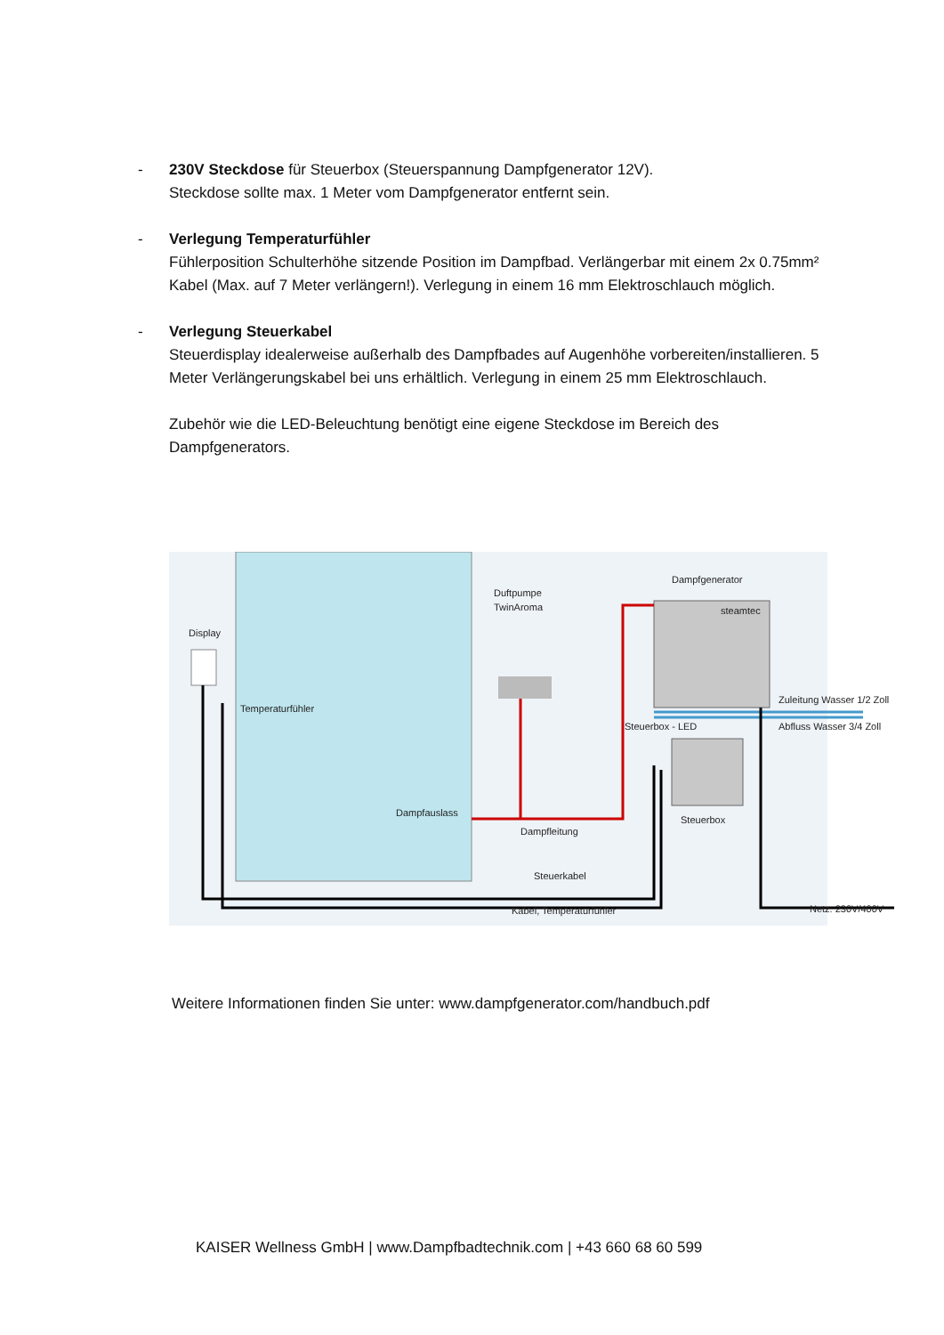- 230V Steckdose für Steuerbox (Steuerspannung Dampfgenerator 12V).
Steckdose sollte max. 1 Meter vom Dampfgenerator entfernt sein.
- Verlegung Temperaturfühler
Fühlerposition Schulterhöhe sitzende Position im Dampfbad. Verlängerbar mit einem 2x 0.75mm² Kabel (Max. auf 7 Meter verlängern!). Verlegung in einem 16 mm Elektroschlauch möglich.
- Verlegung Steuerkabel
Steuerdisplay idealerweise außerhalb des Dampfbades auf Augenhöhe vorbereiten/installieren. 5 Meter Verlängerungskabel bei uns erhältlich. Verlegung in einem 25 mm Elektroschlauch.
Zubehör wie die LED-Beleuchtung benötigt eine eigene Steckdose im Bereich des Dampfgenerators.
Display
Temperaturfühler
Duftpumpe
TwinAroma
Dampfgenerator
steamtec
Zuleitung Wasser 1/2 Zoll
Abfluss Wasser 3/4 Zoll
Steuerbox - LED
Dampfauslass
Dampfleitung
Steuerbox
Steuerkabel
Kabel, Temperaturfühler
Netz: 230V/400V
Weitere Informationen finden Sie unter: www.dampfgenerator.com/handbuch.pdf
KAISER Wellness GmbH | www.Dampfbadtechnik.com | +43 660 68 60 599